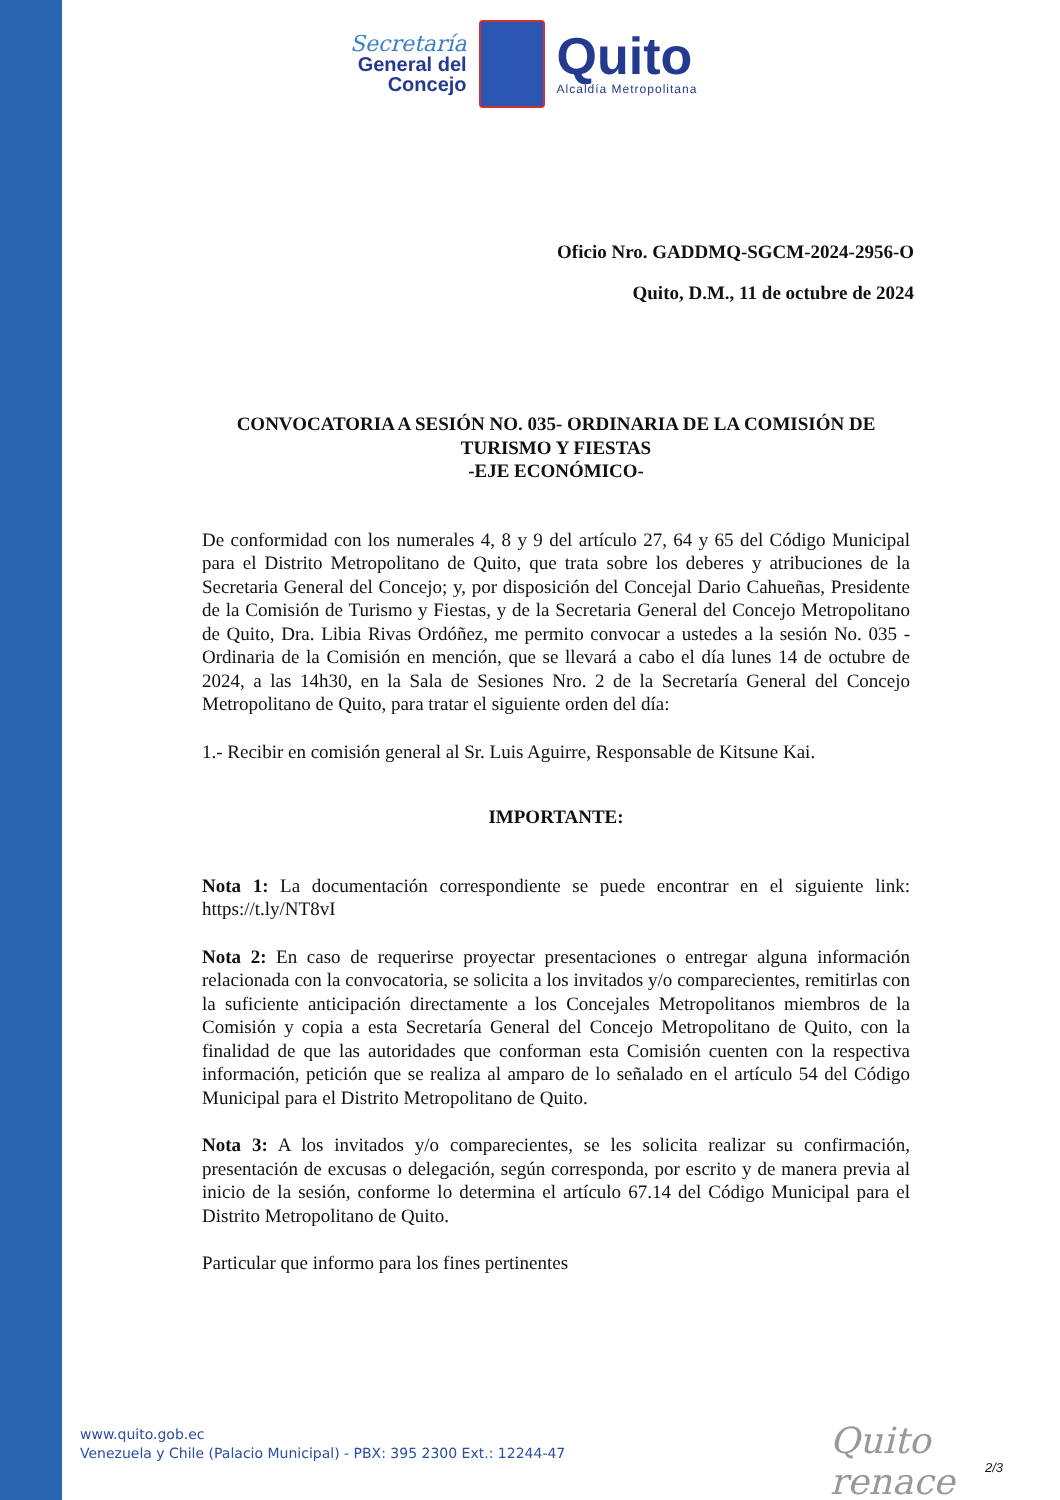Secretaría
General del
Concejo
Quito
Alcaldía Metropolitana
Oficio Nro. GADDMQ-SGCM-2024-2956-O
Quito, D.M., 11 de octubre de 2024
CONVOCATORIA A SESIÓN NO. 035- ORDINARIA DE LA COMISIÓN DE TURISMO Y FIESTAS
-EJE ECONÓMICO-
De conformidad con los numerales 4, 8 y 9 del artículo 27, 64 y 65 del Código Municipal para el Distrito Metropolitano de Quito, que trata sobre los deberes y atribuciones de la Secretaria General del Concejo; y, por disposición del Concejal Dario Cahueñas, Presidente de la Comisión de Turismo y Fiestas, y de la Secretaria General del Concejo Metropolitano de Quito, Dra. Libia Rivas Ordóñez, me permito convocar a ustedes a la sesión No. 035 - Ordinaria de la Comisión en mención, que se llevará a cabo el día lunes 14 de octubre de 2024, a las 14h30, en la Sala de Sesiones Nro. 2 de la Secretaría General del Concejo Metropolitano de Quito, para tratar el siguiente orden del día:
1.- Recibir en comisión general al Sr. Luis Aguirre, Responsable de Kitsune Kai.
IMPORTANTE:
Nota 1: La documentación correspondiente se puede encontrar en el siguiente link: https://t.ly/NT8vI
Nota 2: En caso de requerirse proyectar presentaciones o entregar alguna información relacionada con la convocatoria, se solicita a los invitados y/o comparecientes, remitirlas con la suficiente anticipación directamente a los Concejales Metropolitanos miembros de la Comisión y copia a esta Secretaría General del Concejo Metropolitano de Quito, con la finalidad de que las autoridades que conforman esta Comisión cuenten con la respectiva información, petición que se realiza al amparo de lo señalado en el artículo 54 del Código Municipal para el Distrito Metropolitano de Quito.
Nota 3: A los invitados y/o comparecientes, se les solicita realizar su confirmación, presentación de excusas o delegación, según corresponda, por escrito y de manera previa al inicio de la sesión, conforme lo determina el artículo 67.14 del Código Municipal para el Distrito Metropolitano de Quito.
Particular que informo para los fines pertinentes
www.quito.gob.ec
Venezuela y Chile (Palacio Municipal) - PBX: 395 2300 Ext.: 12244-47
Quito renace
2/3